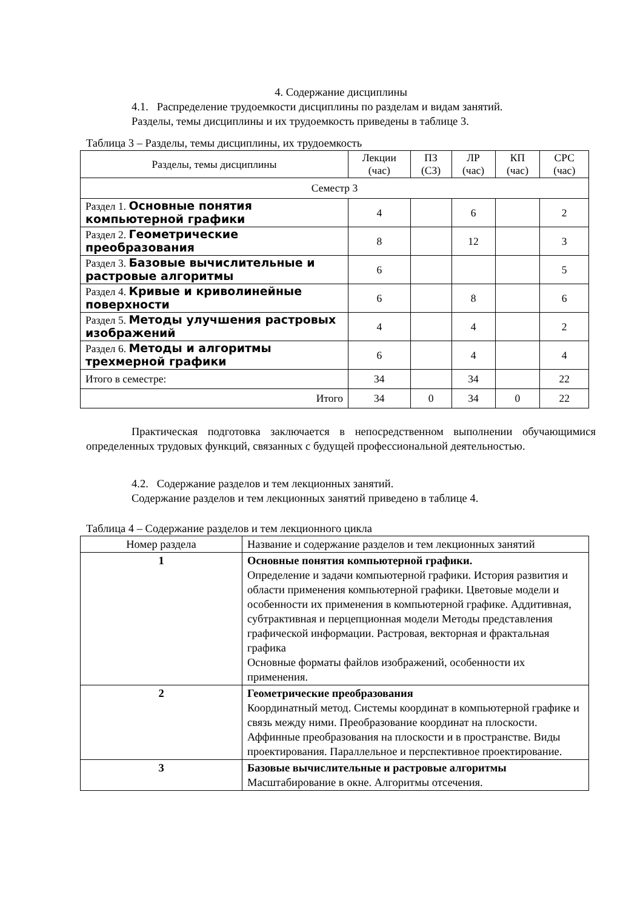4. Содержание дисциплины
4.1. Распределение трудоемкости дисциплины по разделам и видам занятий.
Разделы, темы дисциплины и их трудоемкость приведены в таблице 3.
Таблица 3 – Разделы, темы дисциплины, их трудоемкость
| Разделы, темы дисциплины | Лекции (час) | ПЗ (СЗ) | ЛР (час) | КП (час) | СРС (час) |
| --- | --- | --- | --- | --- | --- |
| Семестр 3 | | | | | |
| Раздел 1. Основные понятия компьютерной графики | 4 | | 6 | | 2 |
| Раздел 2. Геометрические преобразования | 8 | | 12 | | 3 |
| Раздел 3. Базовые вычислительные и растровые алгоритмы | 6 | | | | 5 |
| Раздел 4. Кривые и криволинейные поверхности | 6 | | 8 | | 6 |
| Раздел 5. Методы улучшения растровых изображений | 4 | | 4 | | 2 |
| Раздел 6. Методы и алгоритмы трехмерной графики | 6 | | 4 | | 4 |
| Итого в семестре: | 34 | | 34 | | 22 |
| Итого | 34 | 0 | 34 | 0 | 22 |
Практическая подготовка заключается в непосредственном выполнении обучающимися определенных трудовых функций, связанных с будущей профессиональной деятельностью.
4.2. Содержание разделов и тем лекционных занятий.
Содержание разделов и тем лекционных занятий приведено в таблице 4.
Таблица 4 – Содержание разделов и тем лекционного цикла
| Номер раздела | Название и содержание разделов и тем лекционных занятий |
| 1 | Основные понятия компьютерной графики. Определение и задачи компьютерной графики. История развития и области применения компьютерной графики. Цветовые модели и особенности их применения в компьютерной графике. Аддитивная, субтрактивная и перцепционная модели Методы представления графической информации. Растровая, векторная и фрактальная графика Основные форматы файлов изображений, особенности их применения. |
| 2 | Геометрические преобразования Координатный метод. Системы координат в компьютерной графике и связь между ними. Преобразование координат на плоскости. Аффинные преобразования на плоскости и в пространстве. Виды проектирования. Параллельное и перспективное проектирование. |
| 3 | Базовые вычислительные и растровые алгоритмы Масштабирование в окне. Алгоритмы отсечения. |